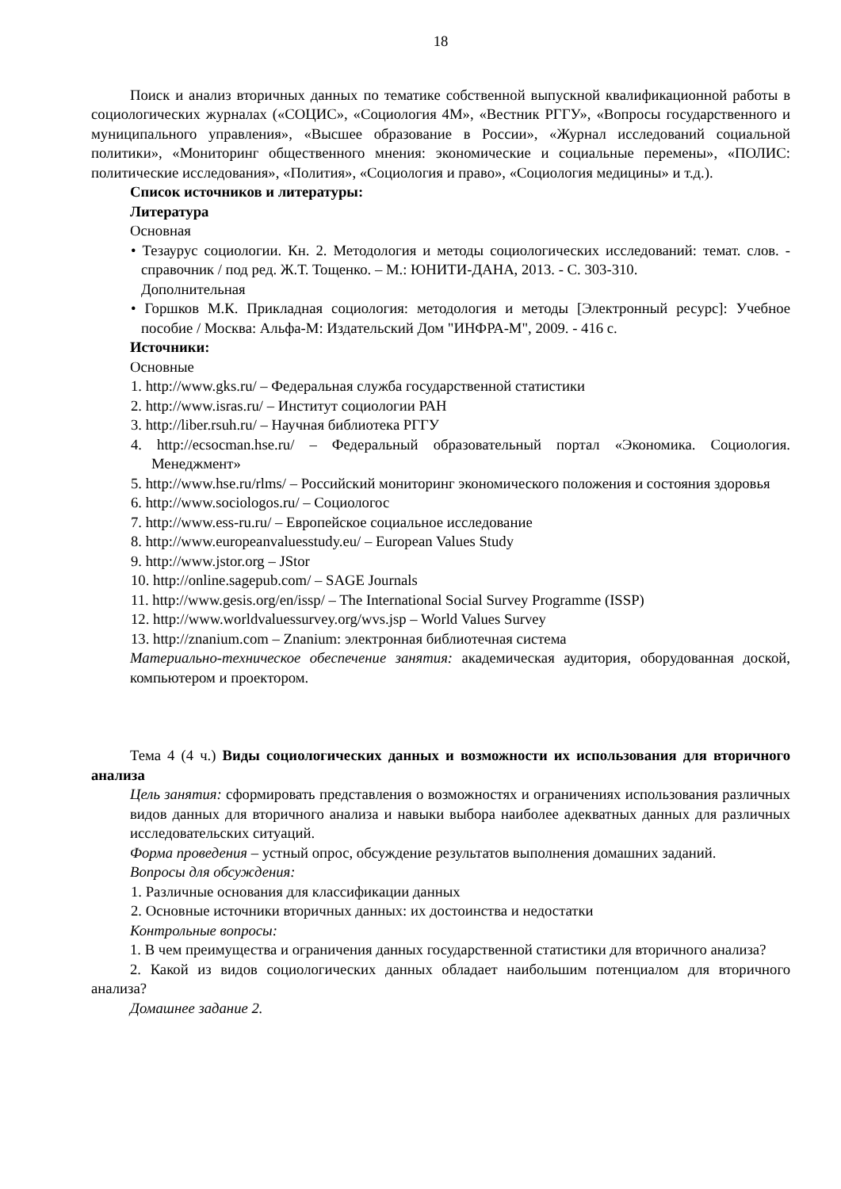18
Поиск и анализ вторичных данных по тематике собственной выпускной квалификационной работы в социологических журналах («СОЦИС», «Социология 4М», «Вестник РГГУ», «Вопросы государственного и муниципального управления», «Высшее образование в России», «Журнал исследований социальной политики», «Мониторинг общественного мнения: экономические и социальные перемены», «ПОЛИС: политические исследования», «Полития», «Социология и право», «Социология медицины» и т.д.).
Список источников и литературы:
Литература
Основная
• Тезаурус социологии. Кн. 2. Методология и методы социологических исследований: темат. слов. - справочник / под ред. Ж.Т. Тощенко. – М.: ЮНИТИ-ДАНА, 2013. - С. 303-310.
Дополнительная
• Горшков М.К. Прикладная социология: методология и методы [Электронный ресурс]: Учебное пособие / Москва: Альфа-М: Издательский Дом "ИНФРА-М", 2009. - 416 с.
Источники:
Основные
1. http://www.gks.ru/ – Федеральная служба государственной статистики
2. http://www.isras.ru/ – Институт социологии РАН
3. http://liber.rsuh.ru/ – Научная библиотека РГГУ
4. http://ecsocman.hse.ru/ – Федеральный образовательный портал «Экономика. Социология. Менеджмент»
5. http://www.hse.ru/rlms/ – Российский мониторинг экономического положения и состояния здоровья
6. http://www.sociologos.ru/ – Социологос
7. http://www.ess-ru.ru/ – Европейское социальное исследование
8. http://www.europeanvaluesstudy.eu/ – European Values Study
9. http://www.jstor.org – JStor
10. http://online.sagepub.com/ – SAGE Journals
11. http://www.gesis.org/en/issp/ – The International Social Survey Programme (ISSP)
12. http://www.worldvaluessurvey.org/wvs.jsp – World Values Survey
13. http://znanium.com – Znanium: электронная библиотечная система
Материально-техническое обеспечение занятия: академическая аудитория, оборудованная доской, компьютером и проектором.
Тема 4 (4 ч.) Виды социологических данных и возможности их использования для вторичного анализа
Цель занятия: сформировать представления о возможностях и ограничениях использования различных видов данных для вторичного анализа и навыки выбора наиболее адекватных данных для различных исследовательских ситуаций.
Форма проведения – устный опрос, обсуждение результатов выполнения домашних заданий.
Вопросы для обсуждения:
1. Различные основания для классификации данных
2. Основные источники вторичных данных: их достоинства и недостатки
Контрольные вопросы:
1. В чем преимущества и ограничения данных государственной статистики для вторичного анализа?
2. Какой из видов социологических данных обладает наибольшим потенциалом для вторичного анализа?
Домашнее задание 2.